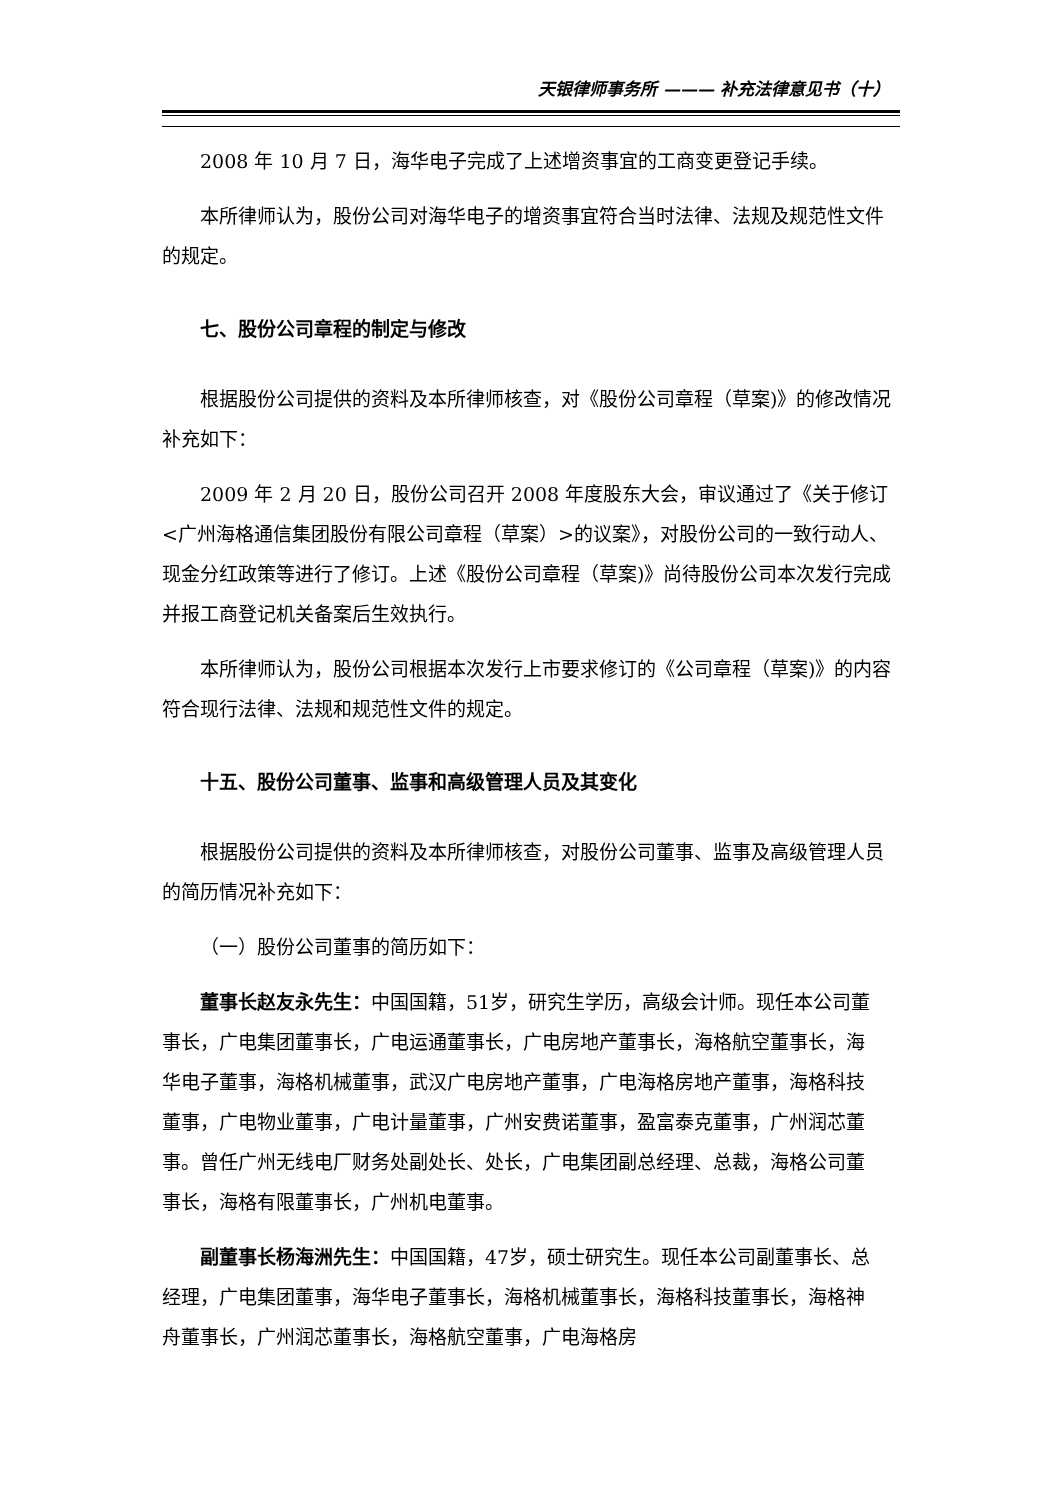天银律师事务所 ——— 补充法律意见书（十）
2008 年 10 月 7 日，海华电子完成了上述增资事宜的工商变更登记手续。
本所律师认为，股份公司对海华电子的增资事宜符合当时法律、法规及规范性文件的规定。
七、股份公司章程的制定与修改
根据股份公司提供的资料及本所律师核查，对《股份公司章程（草案)》的修改情况补充如下：
2009 年 2 月 20 日，股份公司召开 2008 年度股东大会，审议通过了《关于修订<广州海格通信集团股份有限公司章程（草案）>的议案》，对股份公司的一致行动人、现金分红政策等进行了修订。上述《股份公司章程（草案)》尚待股份公司本次发行完成并报工商登记机关备案后生效执行。
本所律师认为，股份公司根据本次发行上市要求修订的《公司章程（草案)》的内容符合现行法律、法规和规范性文件的规定。
十五、股份公司董事、监事和高级管理人员及其变化
根据股份公司提供的资料及本所律师核查，对股份公司董事、监事及高级管理人员的简历情况补充如下：
（一）股份公司董事的简历如下：
董事长赵友永先生：中国国籍，51岁，研究生学历，高级会计师。现任本公司董事长，广电集团董事长，广电运通董事长，广电房地产董事长，海格航空董事长，海华电子董事，海格机械董事，武汉广电房地产董事，广电海格房地产董事，海格科技董事，广电物业董事，广电计量董事，广州安费诺董事，盈富泰克董事，广州润芯董事。曾任广州无线电厂财务处副处长、处长，广电集团副总经理、总裁，海格公司董事长，海格有限董事长，广州机电董事。
副董事长杨海洲先生：中国国籍，47岁，硕士研究生。现任本公司副董事长、总经理，广电集团董事，海华电子董事长，海格机械董事长，海格科技董事长，海格神舟董事长，广州润芯董事长，海格航空董事，广电海格房